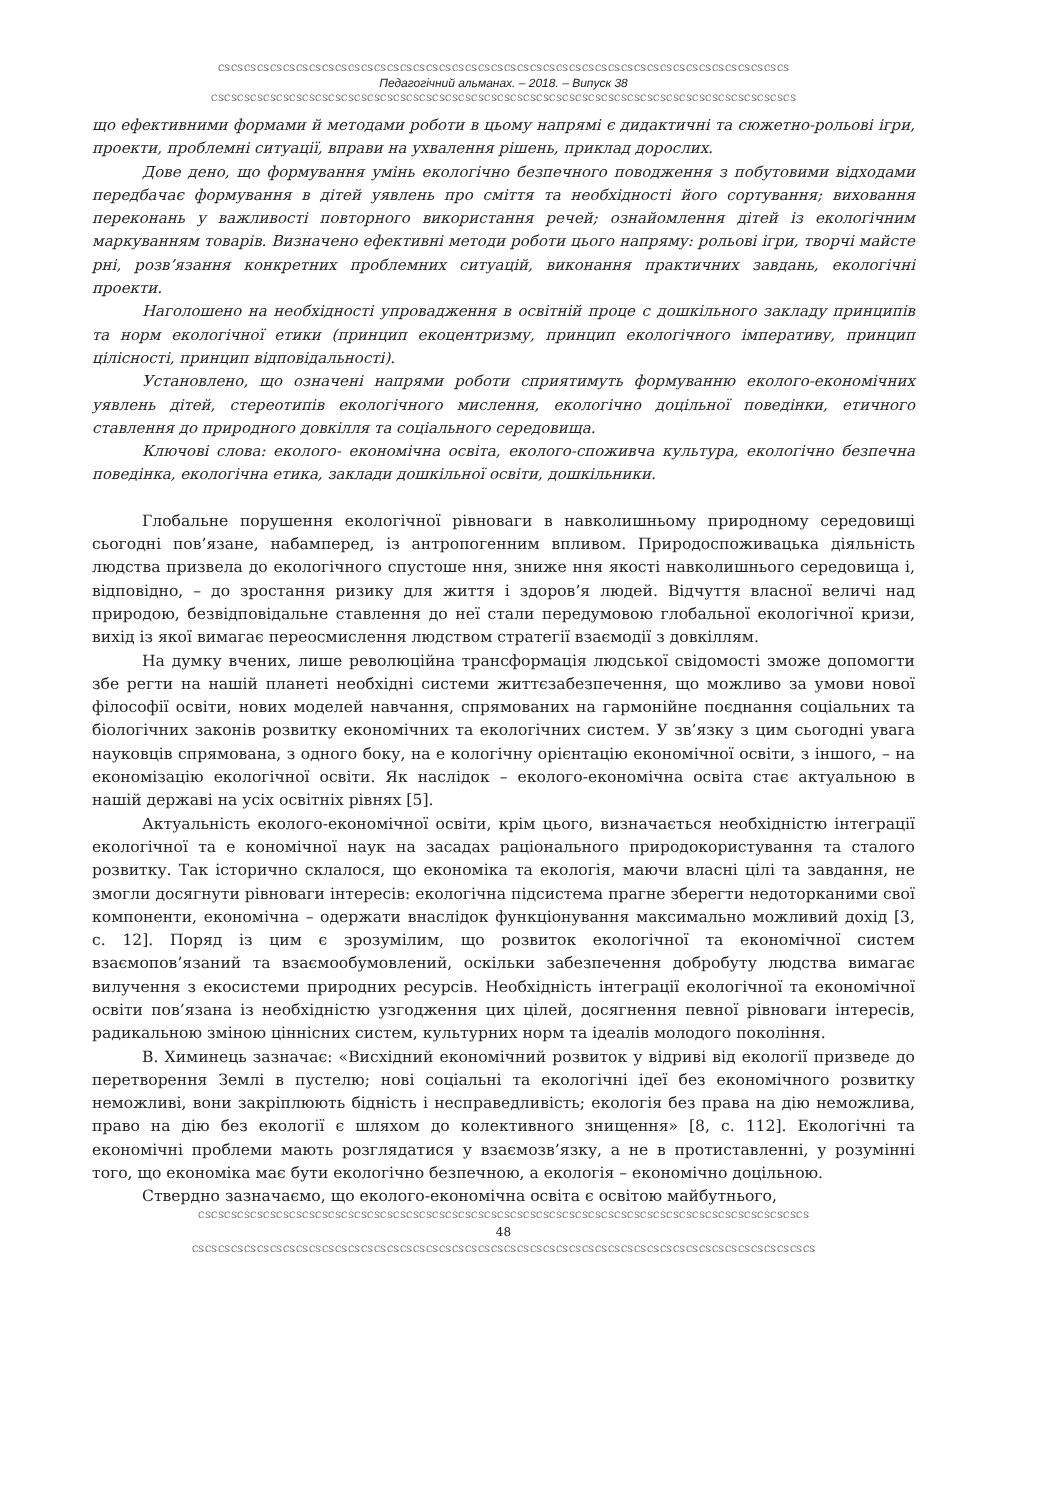ᏟᏕᏟᏕᏟᏕᏟᏕᏟᏕᏟᏕᏟᏕᏟᏕᏟᏕᏟᏕᏟᏕᏟᏕᏟᏕᏟᏕᏟᏕᏟᏕᏟᏕᏟᏕᏟᏕᏟᏕᏟᏕᏟᏕᏟᏕᏟᏕᏟᏕᏟᏕᏟᏕᏟᏕᏟᏕᏟᏕᏟᏕᏟᏕᏟᏕᏟᏕᏟᏕᏟᏕᏟᏕᏟᏕᏟᏕᏟᏕᏟᏕᏟᏕᏟᏕᏟᏕ
Педагогічний альманах. – 2018. – Випуск 38
ᏟᏕᏟᏕᏟᏕᏟᏕᏟᏕᏟᏕᏟᏕᏟᏕᏟᏕᏟᏕᏟᏕᏟᏕᏟᏕᏟᏕᏟᏕᏟᏕᏟᏕᏟᏕᏟᏕᏟᏕᏟᏕᏟᏕᏟᏕᏟᏕᏟᏕᏟᏕᏟᏕᏟᏕᏟᏕᏟᏕᏟᏕᏟᏕᏟᏕᏟᏕᏟᏕᏟᏕᏟᏕᏟᏕᏟᏕᏟᏕᏟᏕᏟᏕᏟᏕᏟᏕᏟᏕ
що ефективними формами й методами роботи в цьому напрямі є дидактичні та сюжетно-рольові ігри, проекти, проблемні ситуації, вправи на ухвалення рішень, приклад дорослих.
Дове дено, що формування умінь екологічно безпечного поводження з побутовими відходами передбачає формування в дітей уявлень про сміття та необхідності його сортування; виховання переконань у важливості повторного використання речей; ознайомлення дітей із екологічним маркуванням товарів. Визначено ефективні методи роботи цього напряму: рольові ігри, творчі майсте рні, розв’язання конкретних проблемних ситуацій, виконання практичних завдань, екологічні проекти.
Наголошено на необхідності упровадження в освітній проце с дошкільного закладу принципів та норм екологічної етики (принцип екоцентризму, принцип екологічного імперативу, принцип цілісності, принцип відповідальності).
Установлено, що означені напрями роботи сприятимуть формуванню еколого-економічних уявлень дітей, стереотипів екологічного мислення, екологічно доцільної поведінки, етичного ставлення до природного довкілля та соціального середовища.
Ключові слова: еколого- економічна освіта, еколого-споживча культура, екологічно безпечна поведінка, екологічна етика, заклади дошкільної освіти, дошкільники.
Глобальне порушення екологічної рівноваги в навколишньому природному середовищі сьогодні пов’язане, набамперед, із антропогенним впливом. Природоспоживацька діяльність людства призвела до екологічного спустоше ння, зниже ння якості навколишнього середовища і, відповідно, – до зростання ризику для життя і здоров’я людей. Відчуття власної величі над природою, безвідповідальне ставлення до неї стали передумовою глобальної екологічної кризи, вихід із якої вимагає переосмислення людством стратегії взаємодії з довкіллям.
На думку вчених, лише революційна трансформація людської свідомості зможе допомогти збе регти на нашій планеті необхідні системи життєзабезпечення, що можливо за умови нової філософії освіти, нових моделей навчання, спрямованих на гармонійне поєднання соціальних та біологічних законів розвитку економічних та екологічних систем. У зв’язку з цим сьогодні увага науковців спрямована, з одного боку, на е кологічну орієнтацію економічної освіти, з іншого, – на економізацію екологічної освіти. Як наслідок – еколого-економічна освіта стає актуальною в нашій державі на усіх освітніх рівнях [5].
Актуальність еколого-економічної освіти, крім цього, визначається необхідністю інтеграції екологічної та е кономічної наук на засадах раціонального природокористування та сталого розвитку. Так історично склалося, що економіка та екологія, маючи власні цілі та завдання, не змогли досягнути рівноваги інтересів: екологічна підсистема прагне зберегти недоторканими свої компоненти, економічна – одержати внаслідок функціонування максимально можливий дохід [3, с. 12]. Поряд із цим є зрозумілим, що розвиток екологічної та економічної систем взаємопов’язаний та взаємообумовлений, оскільки забезпечення добробуту людства вимагає вилучення з екосистеми природних ресурсів. Необхідність інтеграції екологічної та економічної освіти пов’язана із необхідністю узгодження цих цілей, досягнення певної рівноваги інтересів, радикальною зміною ціннісних систем, культурних норм та ідеалів молодого покоління.
В. Химинець зазначає: «Висхідний економічний розвиток у відриві від екології призведе до перетворення Землі в пустелю; нові соціальні та екологічні ідеї без економічного розвитку неможливі, вони закріплюють бідність і несправедливість; екологія без права на дію неможлива, право на дію без екології є шляхом до колективного знищення» [8, с. 112]. Екологічні та економічні проблеми мають розглядатися у взаємозв’язку, а не в протиставленні, у розумінні того, що економіка має бути екологічно безпечною, а екологія – економічно доцільною.
Стверднo зазначаємо, що еколого-економічна освіта є освітою майбутнього,
ᏟᏕᏟᏕᏟᏕᏟᏕᏟᏕᏟᏕᏟᏕᏟᏕᏟᏕᏟᏕᏟᏕᏟᏕᏟᏕᏟᏕᏟᏕᏟᏕᏟᏕᏟᏕᏟᏕᏟᏕᏟᏕᏟᏕᏟᏕᏟᏕᏟᏕᏟᏕᏟᏕᏟᏕᏟᏕᏟᏕᏟᏕᏟᏕᏟᏕᏟᏕᏟᏕᏟᏕᏟᏕᏟᏕᏟᏕᏟᏕᏟᏕᏟᏕᏟᏕᏟᏕᏟᏕᏟᏕᏟᏕ
48
ᏟᏕᏟᏕᏟᏕᏟᏕᏟᏕᏟᏕᏟᏕᏟᏕᏟᏕᏟᏕᏟᏕᏟᏕᏟᏕᏟᏕᏟᏕᏟᏕᏟᏕᏟᏕᏟᏕᏟᏕᏟᏕᏟᏕᏟᏕᏟᏕᏟᏕᏟᏕᏟᏕᏟᏕᏟᏕᏟᏕᏟᏕᏟᏕᏟᏕᏟᏕᏟᏕᏟᏕᏟᏕᏟᏕᏟᏕᏟᏕᏟᏕᏟᏕᏟᏕᏟᏕᏟᏕᏟᏕᏟᏕᏟᏕ